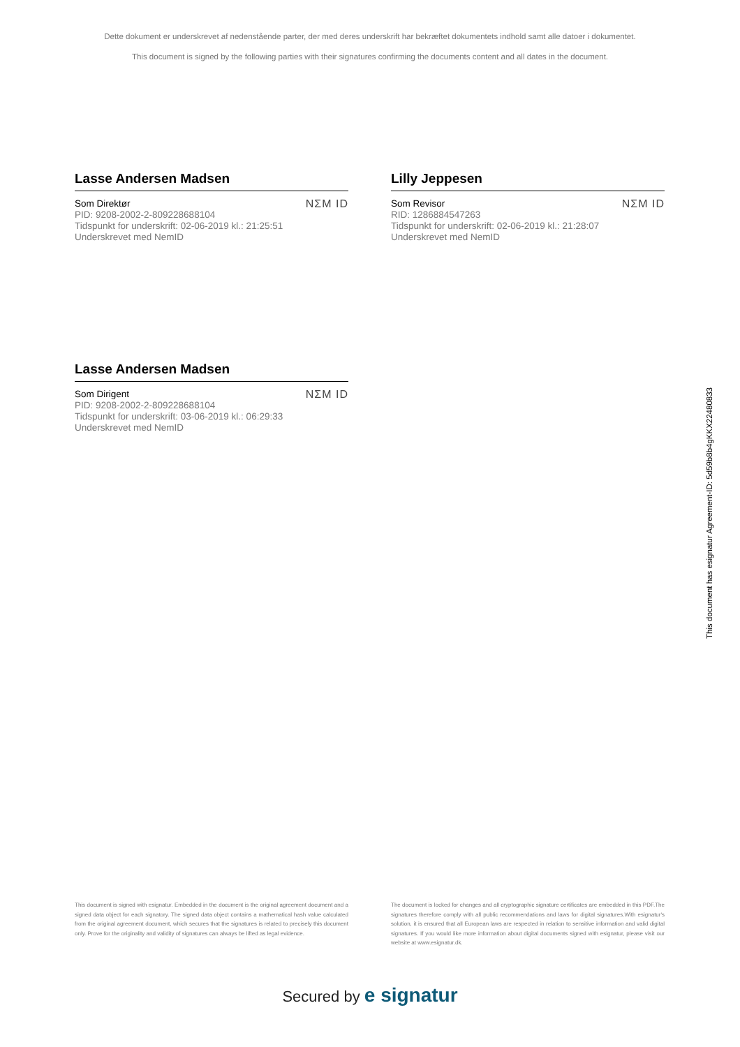Dette dokument er underskrevet af nedenstående parter, der med deres underskrift har bekræftet dokumentets indhold samt alle datoer i dokumentet.
This document is signed by the following parties with their signatures confirming the documents content and all dates in the document.
Lasse Andersen Madsen
NΣM ID
Som Direktør
PID: 9208-2002-2-809228688104
Tidspunkt for underskrift: 02-06-2019 kl.: 21:25:51
Underskrevet med NemID
Lilly Jeppesen
NΣM ID
Som Revisor
RID: 1286884547263
Tidspunkt for underskrift: 02-06-2019 kl.: 21:28:07
Underskrevet med NemID
Lasse Andersen Madsen
NΣM ID
Som Dirigent
PID: 9208-2002-2-809228688104
Tidspunkt for underskrift: 03-06-2019 kl.: 06:29:33
Underskrevet med NemID
This document has esignatur Agreement-ID: 5d59b8b4gKKX22480833
This document is signed with esignatur. Embedded in the document is the original agreement document and a signed data object for each signatory. The signed data object contains a mathematical hash value calculated from the original agreement document, which secures that the signatures is related to precisely this document only. Prove for the originality and validity of signatures can always be lifted as legal evidence.
The document is locked for changes and all cryptographic signature certificates are embedded in this PDF.The signatures therefore comply with all public recommendations and laws for digital signatures.With esignatur's solution, it is ensured that all European laws are respected in relation to sensitive information and valid digital signatures. If you would like more information about digital documents signed with esignatur, please visit our website at www.esignatur.dk.
Secured by e signatur